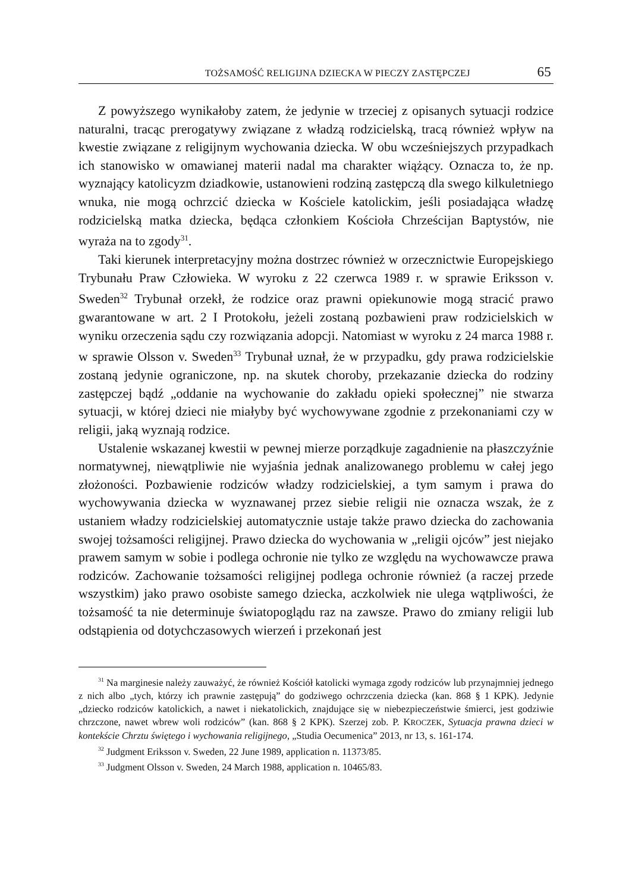TOŻSAMOŚĆ RELIGIJNA DZIECKA W PIECZY ZASTĘPCZEJ 65
Z powyższego wynikałoby zatem, że jedynie w trzeciej z opisanych sytuacji rodzice naturalni, tracąc prerogatywy związane z władzą rodzicielską, tracą również wpływ na kwestie związane z religijnym wychowania dziecka. W obu wcześniejszych przypadkach ich stanowisko w omawianej materii nadal ma charakter wiążący. Oznacza to, że np. wyznający katolicyzm dziadkowie, ustanowieni rodziną zastępczą dla swego kilkuletniego wnuka, nie mogą ochrzcić dziecka w Kościele katolickim, jeśli posiadająca władzę rodzicielską matka dziecka, będąca członkiem Kościoła Chrześcijan Baptystów, nie wyraża na to zgody<sup>31</sup>.
Taki kierunek interpretacyjny można dostrzec również w orzecznictwie Europejskiego Trybunału Praw Człowieka. W wyroku z 22 czerwca 1989 r. w sprawie Eriksson v. Sweden<sup>32</sup> Trybunał orzekł, że rodzice oraz prawni opiekunowie mogą stracić prawo gwarantowane w art. 2 I Protokołu, jeżeli zostaną pozbawieni praw rodzicielskich w wyniku orzeczenia sądu czy rozwiązania adopcji. Natomiast w wyroku z 24 marca 1988 r. w sprawie Olsson v. Sweden<sup>33</sup> Trybunał uznał, że w przypadku, gdy prawa rodzicielskie zostaną jedynie ograniczone, np. na skutek choroby, przekazanie dziecka do rodziny zastępczej bądź „oddanie na wychowanie do zakładu opieki społecznej” nie stwarza sytuacji, w której dzieci nie miałyby być wychowywane zgodnie z przekonaniami czy w religii, jaką wyznają rodzice.
Ustalenie wskazanej kwestii w pewnej mierze porządkuje zagadnienie na płaszczyźnie normatywnej, niewątpliwie nie wyjaśnia jednak analizowanego problemu w całej jego złożoności. Pozbawienie rodziców władzy rodzicielskiej, a tym samym i prawa do wychowywania dziecka w wyznawanej przez siebie religii nie oznacza wszak, że z ustaniem władzy rodzicielskiej automatycznie ustaje także prawo dziecka do zachowania swojej tożsamości religijnej. Prawo dziecka do wychowania w „religii ojców” jest niejako prawem samym w sobie i podlega ochronie nie tylko ze względu na wychowawcze prawa rodziców. Zachowanie tożsamości religijnej podlega ochronie również (a raczej przede wszystkim) jako prawo osobiste samego dziecka, aczkolwiek nie ulega wątpliwości, że tożsamość ta nie determinuje światopoglądu raz na zawsze. Prawo do zmiany religii lub odstąpienia od dotychczasowych wierzeń i przekonań jest
<sup>31</sup> Na marginesie należy zauważyć, że również Kościół katolicki wymaga zgody rodziców lub przynajmniej jednego z nich albo „tych, którzy ich prawnie zastępują” do godziwego ochrzczenia dziecka (kan. 868 § 1 KPK). Jedynie „dziecko rodziców katolickich, a nawet i niekatolickich, znajdujące się w niebezpieczeństwie śmierci, jest godziwie chrzczone, nawet wbrew woli rodziców” (kan. 868 § 2 KPK). Szerzej zob. P. KROCZEK, Sytuacja prawna dzieci w kontekście Chrztu świętego i wychowania religijnego, „Studia Oecumenica” 2013, nr 13, s. 161-174.
<sup>32</sup> Judgment Eriksson v. Sweden, 22 June 1989, application n. 11373/85.
<sup>33</sup> Judgment Olsson v. Sweden, 24 March 1988, application n. 10465/83.